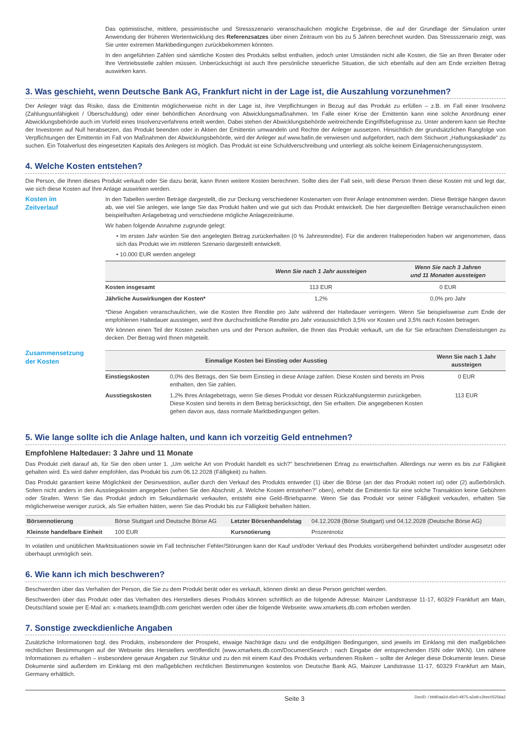Das optimistische, mittlere, pessimistische und Stressszenario veranschaulichen mögliche Ergebnisse, die auf der Grundlage der Simulation unter Anwendung der früheren Wertentwicklung des Referenzsatzes über einen Zeitraum von bis zu 5 Jahren berechnet wurden. Das Stressszenario zeigt, was Sie unter extremen Marktbedingungen zurückbekommen könnten.
In den angeführten Zahlen sind sämtliche Kosten des Produkts selbst enthalten, jedoch unter Umständen nicht alle Kosten, die Sie an Ihren Berater oder Ihre Vertriebsstelle zahlen müssen. Unberücksichtigt ist auch Ihre persönliche steuerliche Situation, die sich ebenfalls auf den am Ende erzielten Betrag auswirken kann.
3. Was geschieht, wenn Deutsche Bank AG, Frankfurt nicht in der Lage ist, die Auszahlung vorzunehmen?
Der Anleger trägt das Risiko, dass die Emittentin möglicherweise nicht in der Lage ist, ihre Verpflichtungen in Bezug auf das Produkt zu erfüllen – z.B. im Fall einer Insolvenz (Zahlungsunfähigkeit / Überschuldung) oder einer behördlichen Anordnung von Abwicklungsmaßnahmen. Im Falle einer Krise der Emittentin kann eine solche Anordnung einer Abwicklungsbehörde auch im Vorfeld eines Insolvenzverfahrens erteilt werden. Dabei stehen der Abwicklungsbehörde weitreichende Eingriffsbefugnisse zu. Unter anderem kann sie Rechte der Investoren auf Null herabsetzen, das Produkt beenden oder in Aktien der Emittentin umwandeln und Rechte der Anleger aussetzen. Hinsichtlich der grundsätzlichen Rangfolge von Verpflichtungen der Emittentin im Fall von Maßnahmen der Abwicklungsbehörde, wird der Anleger auf www.bafin.de verwiesen und aufgefordert, nach dem Stichwort „Haftungskaskade“ zu suchen. Ein Totalverlust des eingesetzten Kapitals des Anlegers ist möglich. Das Produkt ist eine Schuldverschreibung und unterliegt als solche keinem Einlagensicherungssystem.
4. Welche Kosten entstehen?
Die Person, die Ihnen dieses Produkt verkauft oder Sie dazu berät, kann Ihnen weitere Kosten berechnen. Sollte dies der Fall sein, teilt diese Person Ihnen diese Kosten mit und legt dar, wie sich diese Kosten auf Ihre Anlage auswirken werden.
Kosten im
Zeitverlauf
In den Tabellen werden Beträge dargestellt, die zur Deckung verschiedener Kostenarten von Ihrer Anlage entnommen werden. Diese Beträge hängen davon ab, wie viel Sie anlegen, wie lange Sie das Produkt halten und wie gut sich das Produkt entwickelt. Die hier dargestellten Beträge veranschaulichen einen beispielhaften Anlagebetrag und verschiedene mögliche Anlagezeiträume.
Wir haben folgende Annahme zugrunde gelegt:
• Im ersten Jahr würden Sie den angelegten Betrag zurückerhalten (0 % Jahresrendite). Für die anderen Halteperioden haben wir angenommen, dass sich das Produkt wie im mittleren Szenario dargestellt entwickelt.
• 10.000 EUR werden angelegt
| | Wenn Sie nach 1 Jahr aussteigen | Wenn Sie nach 3 Jahren und 11 Monaten aussteigen |
| --- | --- | --- |
| Kosten insgesamt | 113 EUR | 0 EUR |
| Jährliche Auswirkungen der Kosten* | 1,2% | 0,0% pro Jahr |
*Diese Angaben veranschaulichen, wie die Kosten Ihre Rendite pro Jahr während der Haltedauer verringern. Wenn Sie beispielsweise zum Ende der empfohlenen Haltedauer aussteigen, wird Ihre durchschnittliche Rendite pro Jahr voraussichtlich 3,5% vor Kosten und 3,5% nach Kosten betragen.
Wir können einen Teil der Kosten zwischen uns und der Person aufteilen, die Ihnen das Produkt verkauft, um die für Sie erbrachten Dienstleistungen zu decken. Der Betrag wird Ihnen mitgeteilt.
Zusammensetzung
der Kosten
| Einmalige Kosten bei Einstieg oder Ausstieg | | Wenn Sie nach 1 Jahr aussteigen |
| --- | --- | --- |
| Einstiegskosten | 0,0% des Betrags, den Sie beim Einstieg in diese Anlage zahlen. Diese Kosten sind bereits im Preis enthalten, den Sie zahlen. | 0 EUR |
| Ausstiegskosten | 1,2% Ihres Anlagebetrags, wenn Sie dieses Produkt vor dessen Rückzahlungstermin zurückgeben. Diese Kosten sind bereits in dem Betrag berücksichtigt, den Sie erhalten. Die angegebenen Kosten gehen davon aus, dass normale Marktbedingungen gelten. | 113 EUR |
5. Wie lange sollte ich die Anlage halten, und kann ich vorzeitig Geld entnehmen?
Empfohlene Haltedauer: 3 Jahre und 11 Monate
Das Produkt zielt darauf ab, für Sie den oben unter 1. „Um welche Art von Produkt handelt es sich?” beschriebenen Ertrag zu erwirtschaften. Allerdings nur wenn es bis zur Fälligkeit gehalten wird. Es wird daher empfohlen, das Produkt bis zum 06.12.2028 (Fälligkeit) zu halten.
Das Produkt garantiert keine Möglichkeit der Desinvestition, außer durch den Verkauf des Produkts entweder (1) über die Börse (an der das Produkt notiert ist) oder (2) außerbörslich. Sofern nicht anders in den Ausstiegskosten angegeben (sehen Sie den Abschnitt „4. Welche Kosten entstehen?“ oben), erhebt die Emittentin für eine solche Transaktion keine Gebühren oder Strafen. Wenn Sie das Produkt jedoch im Sekundärmarkt verkaufen, entsteht eine Geld-/Briefspanne. Wenn Sie das Produkt vor seiner Fälligkeit verkaufen, erhalten Sie möglicherweise weniger zurück, als Sie erhalten hätten, wenn Sie das Produkt bis zur Fälligkeit behalten hätten.
| Börsennotierung | Börse Stuttgart und Deutsche Börse AG | Letzter Börsenhandelstag | 04.12.2028 (Börse Stuttgart) und 04.12.2028 (Deutsche Börse AG) |
| Kleinste handelbare Einheit | 100 EUR | Kursnotierung | Prozentnotiz |
In volatilen und unüblichen Marktsituationen sowie im Fall technischer Fehler/Störungen kann der Kauf und/oder Verkauf des Produkts vorübergehend behindert und/oder ausgesetzt oder überhaupt unmöglich sein.
6. Wie kann ich mich beschweren?
Beschwerden über das Verhalten der Person, die Sie zu dem Produkt berät oder es verkauft, können direkt an diese Person gerichtet werden.
Beschwerden über das Produkt oder das Verhalten des Herstellers dieses Produkts können schriftlich an die folgende Adresse: Mainzer Landstrasse 11-17, 60329 Frankfurt am Main, Deutschland sowie per E-Mail an: x-markets.team@db.com gerichtet werden oder über die folgende Webseite: www.xmarkets.db.com erhoben werden.
7. Sonstige zweckdienliche Angaben
Zusätzliche Informationen bzgl. des Produkts, insbesondere der Prospekt, etwaige Nachträge dazu und die endgültigen Bedingungen, sind jeweils im Einklang mit den maßgeblichen rechtlichen Bestimmungen auf der Webseite des Herstellers veröffentlicht (www.xmarkets.db.com/DocumentSearch ; nach Eingabe der entsprechenden ISIN oder WKN). Um nähere Informationen zu erhalten – insbesondere genaue Angaben zur Struktur und zu den mit einem Kauf des Produkts verbundenen Risiken – sollte der Anleger diese Dokumente lesen. Diese Dokumente sind außerdem im Einklang mit den maßgeblichen rechtlichen Bestimmungen kostenlos von Deutsche Bank AG, Mainzer Landstrasse 11-17, 60329 Frankfurt am Main, Germany erhältlich.
Seite 3 DocID: / bb80aa2d-d5e0-4875-a2a9-c2bec05256a2